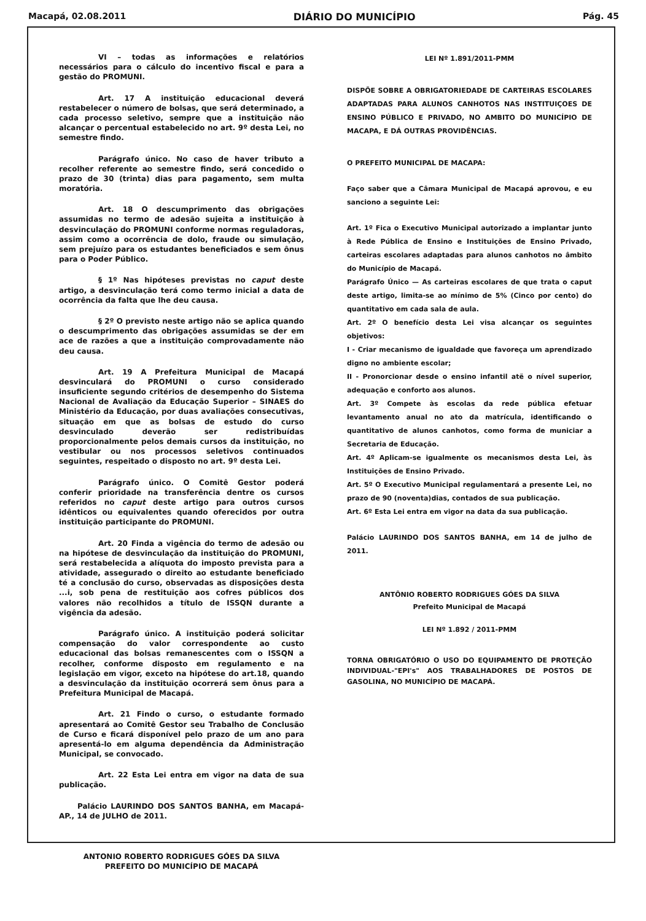Macapá, 02.08.2011 DIÁRIO DO MUNICÍPIO Pág. 45
VI – todas as informações e relatórios necessários para o cálculo do incentivo fiscal e para a gestão do PROMUNI.
Art. 17 A instituição educacional deverá restabelecer o número de bolsas, que será determinado, a cada processo seletivo, sempre que a instituição não alcançar o percentual estabelecido no art. 9º desta Lei, no semestre findo.
Parágrafo único. No caso de haver tributo a recolher referente ao semestre findo, será concedido o prazo de 30 (trinta) dias para pagamento, sem multa moratória.
Art. 18 O descumprimento das obrigações assumidas no termo de adesão sujeita a instituição à desvinculação do PROMUNI conforme normas reguladoras, assim como a ocorrência de dolo, fraude ou simulação, sem prejuízo para os estudantes beneficiados e sem ônus para o Poder Público.
§ 1º Nas hipóteses previstas no caput deste artigo, a desvinculação terá como termo inicial a data de ocorrência da falta que lhe deu causa.
§ 2º O previsto neste artigo não se aplica quando o descumprimento das obrigações assumidas se der em ace de razões a que a instituição comprovadamente não deu causa.
Art. 19 A Prefeitura Municipal de Macapá desvinculará do PROMUNI o curso considerado insuficiente segundo critérios de desempenho do Sistema Nacional de Avaliação da Educação Superior – SINAES do Ministério da Educação, por duas avaliações consecutivas, situação em que as bolsas de estudo do curso desvinculado deverão ser redistribuídas proporcionalmente pelos demais cursos da instituição, no vestibular ou nos processos seletivos continuados seguintes, respeitado o disposto no art. 9º desta Lei.
Parágrafo único. O Comitê Gestor poderá conferir prioridade na transferência dentre os cursos referidos no caput deste artigo para outros cursos idênticos ou equivalentes quando oferecidos por outra instituição participante do PROMUNI.
Art. 20 Finda a vigência do termo de adesão ou na hipótese de desvinculação da instituição do PROMUNI, será restabelecida a alíquota do imposto prevista para a atividade, assegurado o direito ao estudante beneficiado té a conclusão do curso, observadas as disposições desta ...i, sob pena de restituição aos cofres públicos dos valores não recolhidos a título de ISSQN durante a vigência da adesão.
Parágrafo único. A instituição poderá solicitar compensação do valor correspondente ao custo educacional das bolsas remanescentes com o ISSQN a recolher, conforme disposto em regulamento e na legislação em vigor, exceto na hipótese do art.18, quando a desvinculação da instituição ocorrerá sem ônus para a Prefeitura Municipal de Macapá.
Art. 21 Findo o curso, o estudante formado apresentará ao Comitê Gestor seu Trabalho de Conclusão de Curso e ficará disponível pelo prazo de um ano para apresentá-lo em alguma dependência da Administração Municipal, se convocado.
Art. 22 Esta Lei entra em vigor na data de sua publicação.
Palácio LAURINDO DOS SANTOS BANHA, em Macapá-AP., 14 de JULHO de 2011.
ANTONIO ROBERTO RODRIGUES GÓES DA SILVA
PREFEITO DO MUNICÍPIO DE MACAPÁ
LEI Nº 1.891/2011-PMM
DISPÕE SOBRE A OBRIGATORIEDADE DE CARTEIRAS ESCOLARES ADAPTADAS PARA ALUNOS CANHOTOS NAS INSTITUIÇOES DE ENSINO PÚBLICO E PRIVADO, NO AMBITO DO MUNICÍPIO DE MACAPA, E DÁ OUTRAS PROVIDÊNCIAS.
O PREFEITO MUNICIPAL DE MACAPA:
Faço saber que a Câmara Municipal de Macapá aprovou, e eu sanciono a seguinte Lei:
Art. 1º Fica o Executivo Municipal autorizado a implantar junto à Rede Pública de Ensino e Instituições de Ensino Privado, carteiras escolares adaptadas para alunos canhotos no âmbito do Município de Macapá.
Parágrafo Único — As carteiras escolares de que trata o caput deste artigo, limita-se ao mínimo de 5% (Cinco por cento) do quantitativo em cada sala de aula.
Art. 2º O benefício desta Lei visa alcançar os seguintes objetivos:
I - Criar mecanismo de igualdade que favoreça um aprendizado digno no ambiente escolar;
II - Pronorcionar desde o ensino infantil atë o nível superior, adequação e conforto aos alunos.
Art. 3º Compete às escolas da rede pública efetuar levantamento anual no ato da matrícula, identificando o quantitativo de alunos canhotos, como forma de municiar a Secretaria de Educação.
Art. 4º Aplicam-se igualmente os mecanismos desta Lei, às Instituições de Ensino Privado.
Art. 5º O Executivo Municipal regulamentará a presente Lei, no prazo de 90 (noventa)dias, contados de sua publicação.
Art. 6º Esta Lei entra em vigor na data da sua publicação.
Palácio LAURINDO DOS SANTOS BANHA, em 14 de julho de 2011.
ANTÔNIO ROBERTO RODRIGUES GÓES DA SILVA
Prefeito Municipal de Macapá
LEI Nº 1.892 / 2011-PMM
TORNA OBRIGATÓRIO O USO DO EQUIPAMENTO DE PROTEÇÃO INDIVIDUAL-"EPI's" AOS TRABALHADORES DE POSTOS DE GASOLINA, NO MUNICÍPIO DE MACAPÁ.